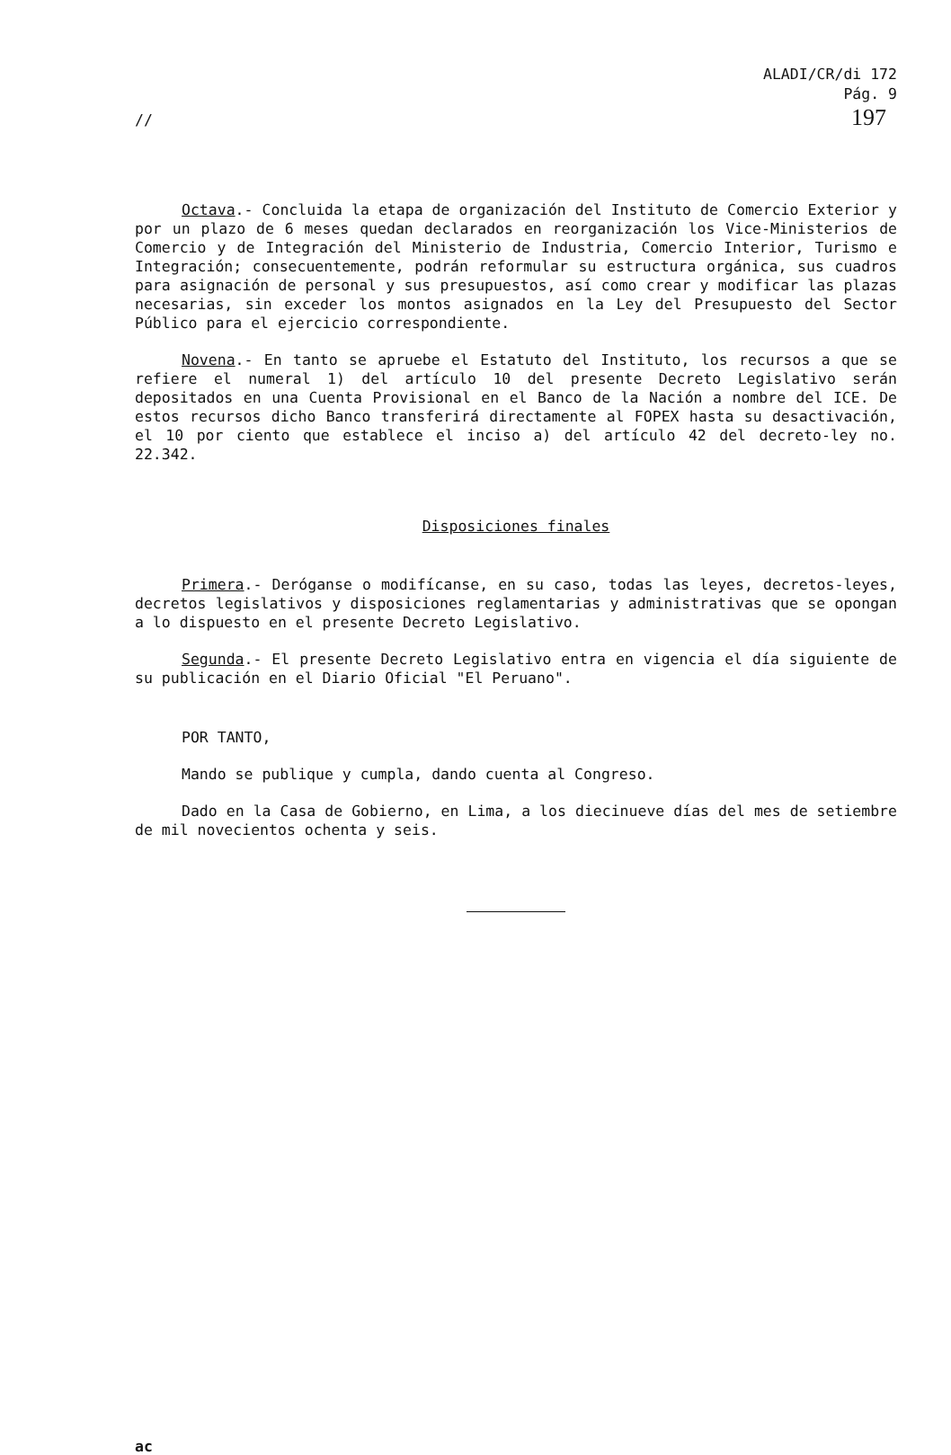ALADI/CR/di 172
Pág. 9
197
//
Octava.- Concluida la etapa de organización del Instituto de Comercio Exterior y por un plazo de 6 meses quedan declarados en reorganización los Vice-Ministerios de Comercio y de Integración del Ministerio de Industria, Comercio Interior, Turismo e Integración; consecuentemente, podrán reformular su estructura orgánica, sus cuadros para asignación de personal y sus presupuestos, así como crear y modificar las plazas necesarias, sin exceder los montos asignados en la Ley del Presupuesto del Sector Público para el ejercicio correspondiente.
Novena.- En tanto se apruebe el Estatuto del Instituto, los recursos a que se refiere el numeral 1) del artículo 10 del presente Decreto Legislativo serán depositados en una Cuenta Provisional en el Banco de la Nación a nombre del ICE. De estos recursos dicho Banco transferirá directamente al FOPEX hasta su desactivación, el 10 por ciento que establece el inciso a) del artículo 42 del decreto-ley no. 22.342.
Disposiciones finales
Primera.- Deróganse o modifícanse, en su caso, todas las leyes, decretos-leyes, decretos legislativos y disposiciones reglamentarias y administrativas que se opongan a lo dispuesto en el presente Decreto Legislativo.
Segunda.- El presente Decreto Legislativo entra en vigencia el día siguiente de su publicación en el Diario Oficial "El Peruano".
POR TANTO,
Mando se publique y cumpla, dando cuenta al Congreso.
Dado en la Casa de Gobierno, en Lima, a los diecinueve días del mes de setiembre de mil novecientos ochenta y seis.
ac